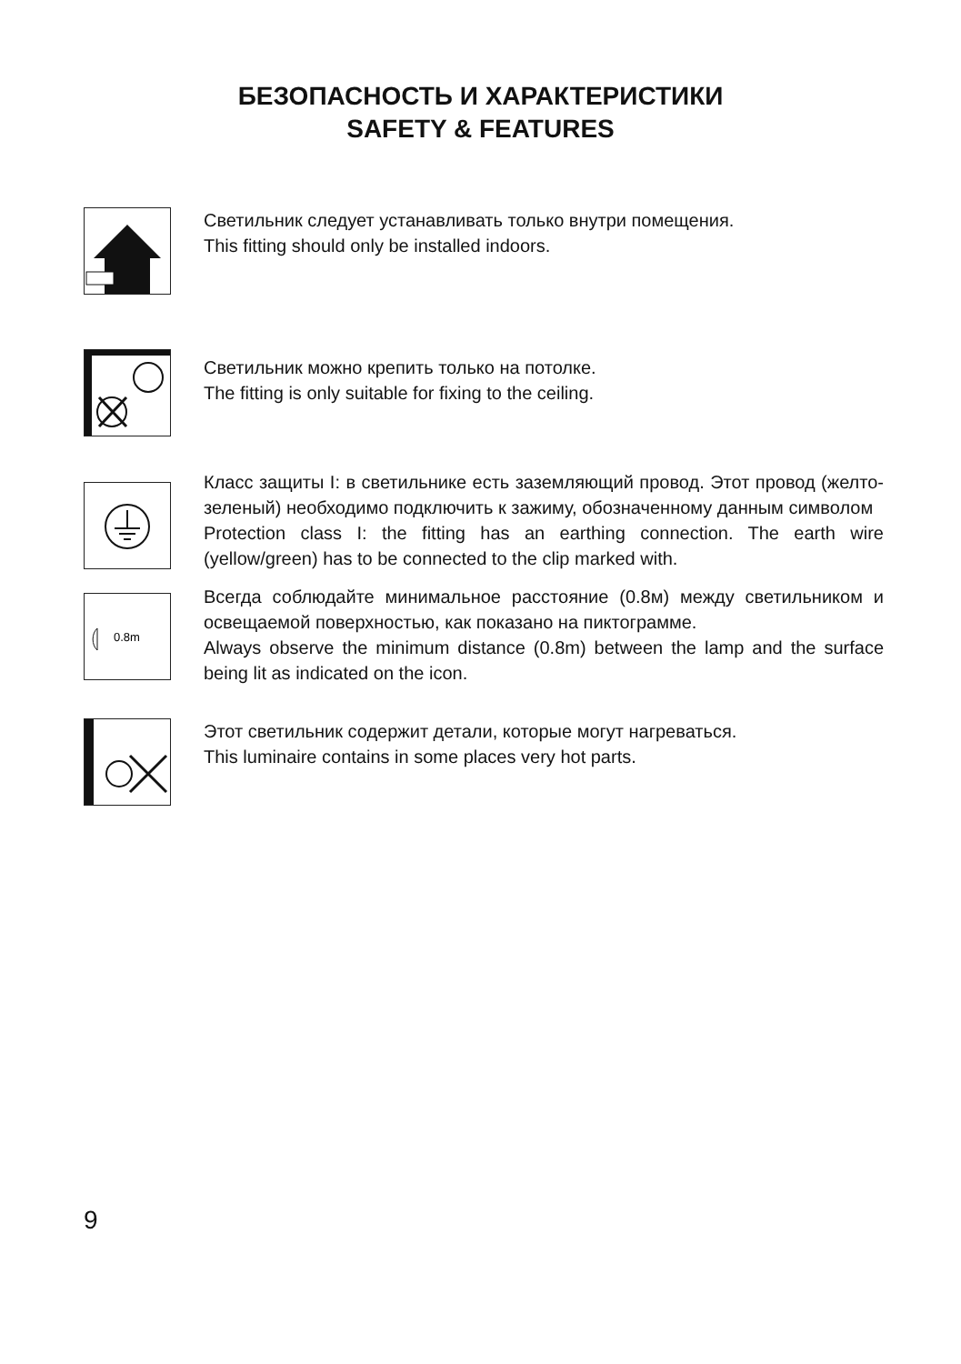БЕЗОПАСНОСТЬ И ХАРАКТЕРИСТИКИ
SAFETY & FEATURES
Светильник следует устанавливать только внутри помещения.
This fitting should only be installed indoors.
Светильник можно крепить только на потолке.
The fitting is only suitable for fixing to the ceiling.
Класс защиты I: в светильнике есть заземляющий провод. Этот провод (желто-зеленый) необходимо подключить к зажиму, обозначенному данным символом
Protection class I: the fitting has an earthing connection. The earth wire (yellow/green) has to be connected to the clip marked with.
0.8m
Всегда соблюдайте минимальное расстояние (0.8м) между светильником и освещаемой поверхностью, как показано на пиктограмме.
Always observe the minimum distance (0.8m) between the lamp and the surface being lit as indicated on the icon.
Этот светильник содержит детали, которые могут нагреваться.
This luminaire contains in some places very hot parts.
9